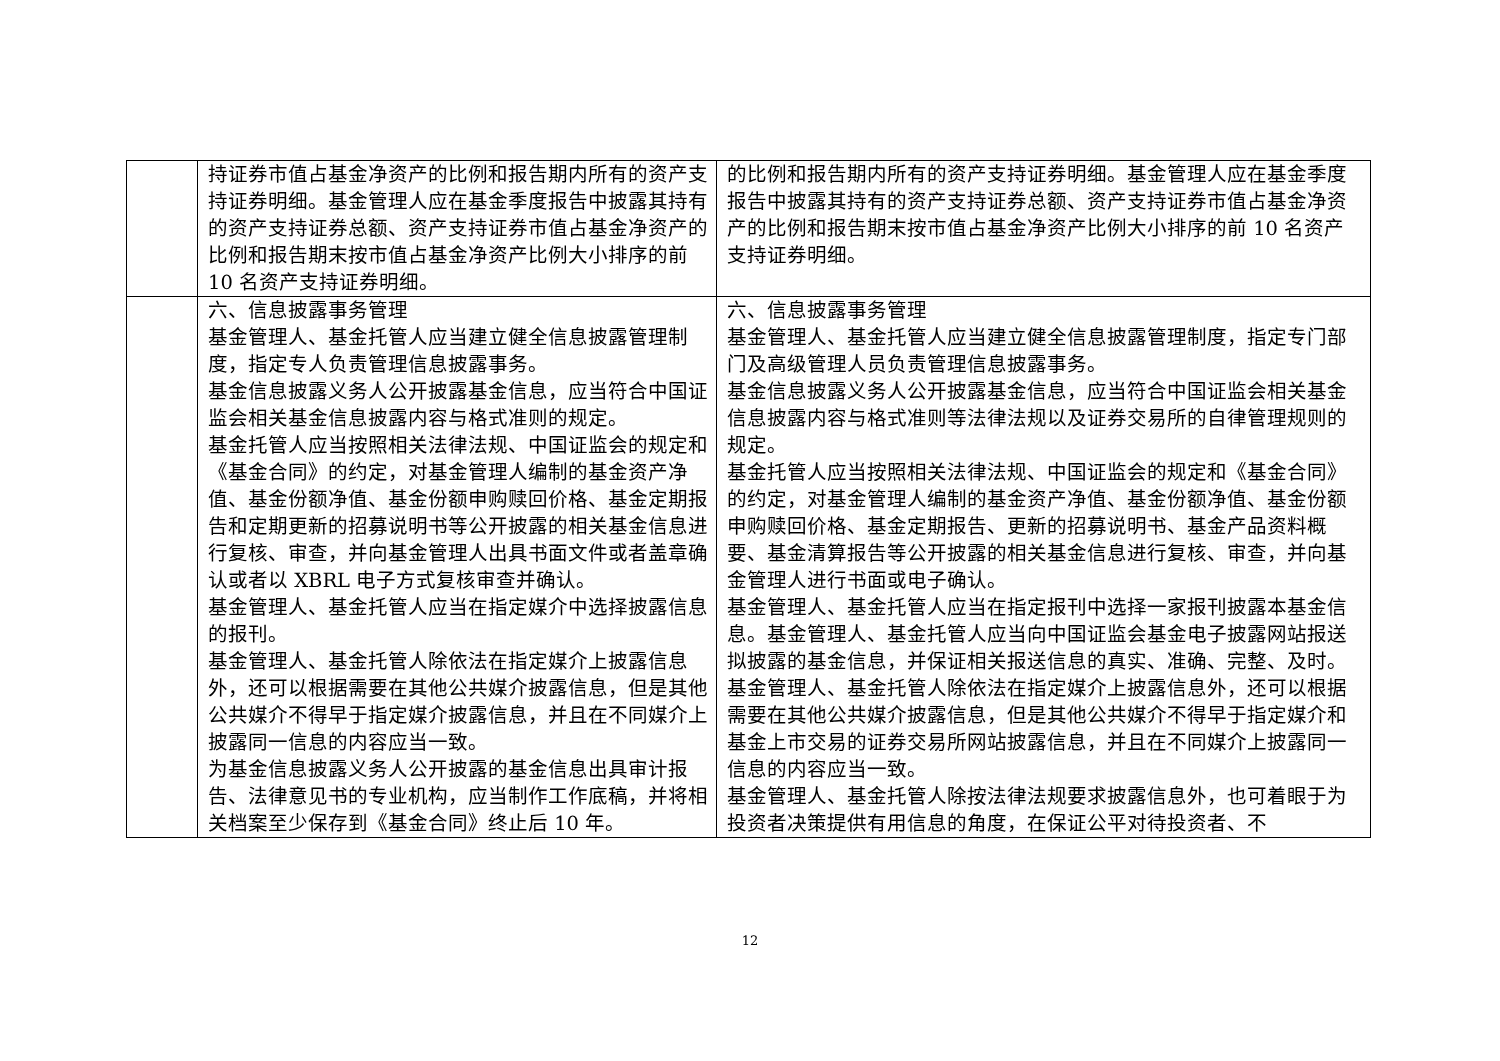| | 持证券市值占基金净资产的比例和报告期内所有的资产支持证券明细。基金管理人应在基金季度报告中披露其持有的资产支持证券总额、资产支持证券市值占基金净资产的比例和报告期末按市值占基金净资产比例大小排序的前 10 名资产支持证券明细。 | 的比例和报告期内所有的资产支持证券明细。基金管理人应在基金季度报告中披露其持有的资产支持证券总额、资产支持证券市值占基金净资产的比例和报告期末按市值占基金净资产比例大小排序的前 10 名资产支持证券明细。 |
| | 六、信息披露事务管理 基金管理人、基金托管人应当建立健全信息披露管理制度，指定专人负责管理信息披露事务。 基金信息披露义务人公开披露基金信息，应当符合中国证监会相关基金信息披露内容与格式准则的规定。 基金托管人应当按照相关法律法规、中国证监会的规定和《基金合同》的约定，对基金管理人编制的基金资产净值、基金份额净值、基金份额申购赎回价格、基金定期报告和定期更新的招募说明书等公开披露的相关基金信息进行复核、审查，并向基金管理人出具书面文件或者盖章确认或者以 XBRL 电子方式复核审查并确认。 基金管理人、基金托管人应当在指定媒介中选择披露信息的报刊。 基金管理人、基金托管人除依法在指定媒介上披露信息外，还可以根据需要在其他公共媒介披露信息，但是其他公共媒介不得早于指定媒介披露信息，并且在不同媒介上披露同一信息的内容应当一致。 为基金信息披露义务人公开披露的基金信息出具审计报告、法律意见书的专业机构，应当制作工作底稿，并将相关档案至少保存到《基金合同》终止后 10 年。 | 六、信息披露事务管理 基金管理人、基金托管人应当建立健全信息披露管理制度，指定专门部门及高级管理人员负责管理信息披露事务。 基金信息披露义务人公开披露基金信息，应当符合中国证监会相关基金信息披露内容与格式准则等法律法规以及证券交易所的自律管理规则的规定。 基金托管人应当按照相关法律法规、中国证监会的规定和《基金合同》的约定，对基金管理人编制的基金资产净值、基金份额净值、基金份额申购赎回价格、基金定期报告、更新的招募说明书、基金产品资料概要、基金清算报告等公开披露的相关基金信息进行复核、审查，并向基金管理人进行书面或电子确认。 基金管理人、基金托管人应当在指定报刊中选择一家报刊披露本基金信息。基金管理人、基金托管人应当向中国证监会基金电子披露网站报送拟披露的基金信息，并保证相关报送信息的真实、准确、完整、及时。 基金管理人、基金托管人除依法在指定媒介上披露信息外，还可以根据需要在其他公共媒介披露信息，但是其他公共媒介不得早于指定媒介和基金上市交易的证券交易所网站披露信息，并且在不同媒介上披露同一信息的内容应当一致。 基金管理人、基金托管人除按法律法规要求披露信息外，也可着眼于为投资者决策提供有用信息的角度，在保证公平对待投资者、不 |
12